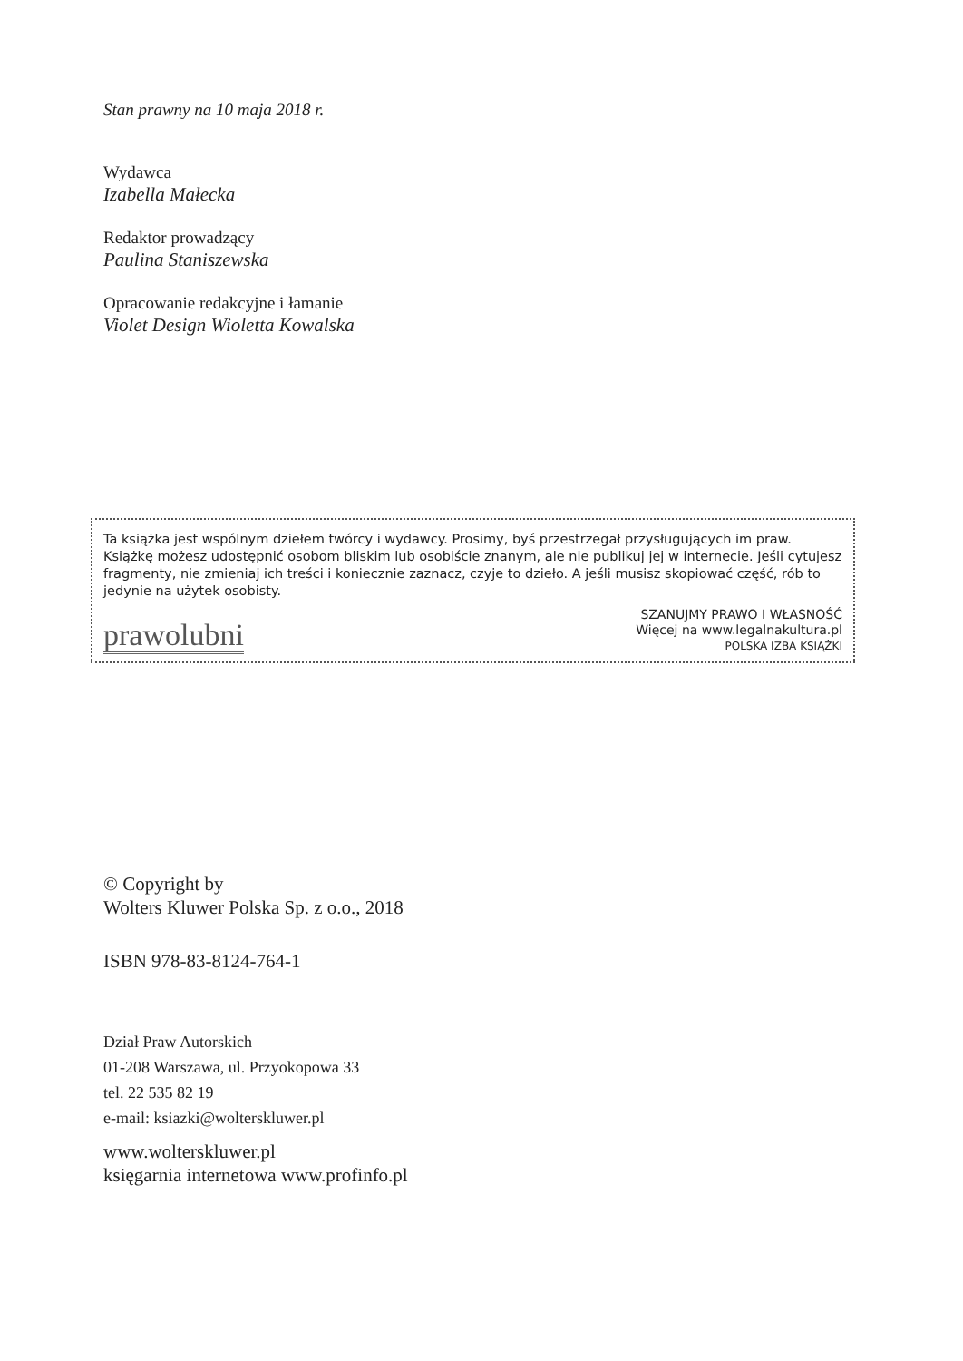Stan prawny na 10 maja 2018 r.
Wydawca
Izabella Małecka
Redaktor prowadzący
Paulina Staniszewska
Opracowanie redakcyjne i łamanie
Violet Design Wioletta Kowalska
Ta książka jest wspólnym dziełem twórcy i wydawcy. Prosimy, byś przestrzegał przysługujących im praw. Książkę możesz udostępnić osobom bliskim lub osobiście znanym, ale nie publikuj jej w internecie. Jeśli cytujesz fragmenty, nie zmieniaj ich treści i koniecznie zaznacz, czyje to dzieło. A jeśli musisz skopiować część, rób to jedynie na użytek osobisty.
prawolubni
SZANUJMY PRAWO I WŁASNOŚĆ
Więcej na www.legalnakultura.pl
POLSKA IZBA KSIĄŻKI
© Copyright by
Wolters Kluwer Polska Sp. z o.o., 2018
ISBN 978-83-8124-764-1
Dział Praw Autorskich
01-208 Warszawa, ul. Przyokopowa 33
tel. 22 535 82 19
e-mail: ksiazki@wolterskluwer.pl
www.wolterskluwer.pl
księgarnia internetowa www.profinfo.pl